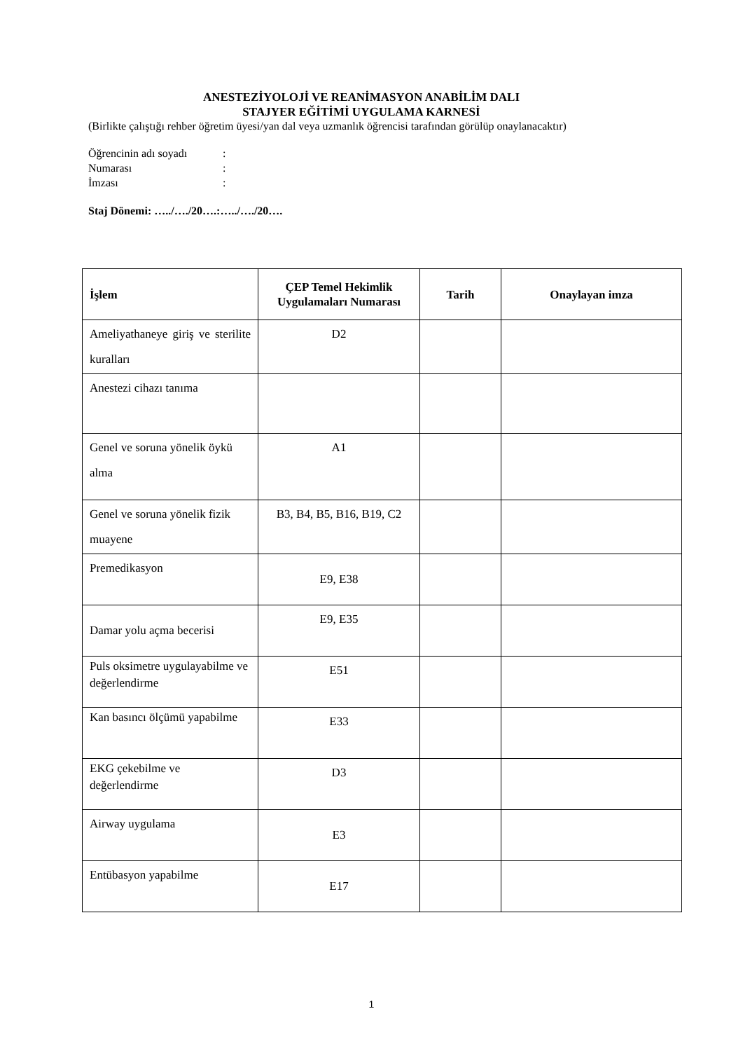ANESTEZİYOLOJİ VE REANİMASYON ANABİLİM DALI
STAJYER EĞİTİMİ UYGULAMA KARNESİ
(Birlikte çalıştığı rehber öğretim üyesi/yan dal veya uzmanlık öğrencisi tarafından görülüp onaylanacaktır)
| Öğrencinin adı soyadı | : |
| Numarası | : |
| İmzası | : |
Staj Dönemi: …../…./20….:…../…./20….
| İşlem | ÇEP Temel Hekimlik Uygulamaları Numarası | Tarih | Onaylayan imza |
| --- | --- | --- | --- |
| Ameliyathaneye giriş ve sterilite kuralları | D2 | | |
| Anestezi cihazı tanıma | | | |
| Genel ve soruna yönelik öykü alma | A1 | | |
| Genel ve soruna yönelik fizik muayene | B3, B4, B5, B16, B19, C2 | | |
| Premedikasyon | E9, E38 | | |
| Damar yolu açma becerisi | E9, E35 | | |
| Puls oksimetre uygulayabilme ve değerlendirme | E51 | | |
| Kan basıncı ölçümü yapabilme | E33 | | |
| EKG çekebilme ve değerlendirme | D3 | | |
| Airway uygulama | E3 | | |
| Entübasyon yapabilme | E17 | | |
1